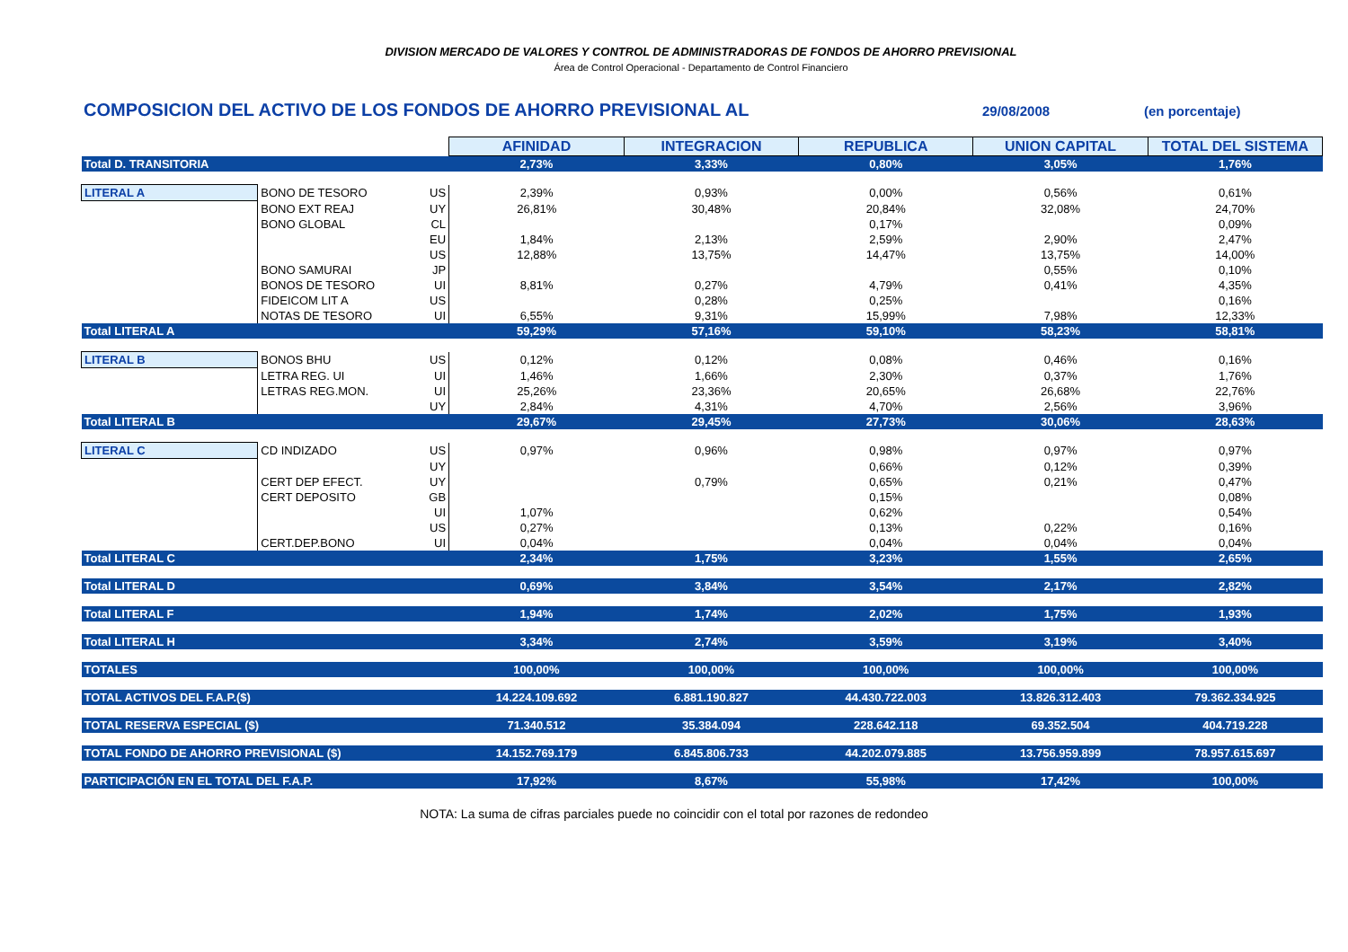DIVISION MERCADO DE VALORES Y CONTROL DE ADMINISTRADORAS DE FONDOS DE AHORRO PREVISIONAL
Área de Control Operacional - Departamento de Control Financiero
COMPOSICION DEL ACTIVO DE LOS FONDOS DE AHORRO PREVISIONAL AL
29/08/2008 (en porcentaje)
| | | | AFINIDAD | INTEGRACION | REPUBLICA | UNION CAPITAL | TOTAL DEL SISTEMA |
| Total D. TRANSITORIA | | | 2,73% | 3,33% | 0,80% | 3,05% | 1,76% |
| LITERAL A | BONO DE TESORO | US | 2,39% | 0,93% | 0,00% | 0,56% | 0,61% |
| | BONO EXT REAJ | UY | 26,81% | 30,48% | 20,84% | 32,08% | 24,70% |
| | BONO GLOBAL | CL | | | 0,17% | | 0,09% |
| | | EU | 1,84% | 2,13% | 2,59% | 2,90% | 2,47% |
| | | US | 12,88% | 13,75% | 14,47% | 13,75% | 14,00% |
| | BONO SAMURAI | JP | | | | 0,55% | 0,10% |
| | BONOS DE TESORO | UI | 8,81% | 0,27% | 4,79% | 0,41% | 4,35% |
| | FIDEICOM LIT A | US | | 0,28% | 0,25% | | 0,16% |
| | NOTAS DE TESORO | UI | 6,55% | 9,31% | 15,99% | 7,98% | 12,33% |
| Total LITERAL A | | | 59,29% | 57,16% | 59,10% | 58,23% | 58,81% |
| LITERAL B | BONOS BHU | US | 0,12% | 0,12% | 0,08% | 0,46% | 0,16% |
| | LETRA REG. UI | UI | 1,46% | 1,66% | 2,30% | 0,37% | 1,76% |
| | LETRAS REG.MON. | UI | 25,26% | 23,36% | 20,65% | 26,68% | 22,76% |
| | | UY | 2,84% | 4,31% | 4,70% | 2,56% | 3,96% |
| Total LITERAL B | | | 29,67% | 29,45% | 27,73% | 30,06% | 28,63% |
| LITERAL C | CD INDIZADO | US | 0,97% | 0,96% | 0,98% | 0,97% | 0,97% |
| | | UY | | | 0,66% | 0,12% | 0,39% |
| | CERT DEP EFECT. | UY | | 0,79% | 0,65% | 0,21% | 0,47% |
| | CERT DEPOSITO | GB | | | 0,15% | | 0,08% |
| | | UI | 1,07% | | 0,62% | | 0,54% |
| | | US | 0,27% | | 0,13% | 0,22% | 0,16% |
| | CERT.DEP.BONO | UI | 0,04% | | 0,04% | 0,04% | 0,04% |
| Total LITERAL C | | | 2,34% | 1,75% | 3,23% | 1,55% | 2,65% |
| Total LITERAL D | | | 0,69% | 3,84% | 3,54% | 2,17% | 2,82% |
| Total LITERAL F | | | 1,94% | 1,74% | 2,02% | 1,75% | 1,93% |
| Total LITERAL H | | | 3,34% | 2,74% | 3,59% | 3,19% | 3,40% |
| TOTALES | | | 100,00% | 100,00% | 100,00% | 100,00% | 100,00% |
| TOTAL ACTIVOS DEL F.A.P.($) | | | 14.224.109.692 | 6.881.190.827 | 44.430.722.003 | 13.826.312.403 | 79.362.334.925 |
| TOTAL RESERVA ESPECIAL ($) | | | 71.340.512 | 35.384.094 | 228.642.118 | 69.352.504 | 404.719.228 |
| TOTAL FONDO DE AHORRO PREVISIONAL ($) | | | 14.152.769.179 | 6.845.806.733 | 44.202.079.885 | 13.756.959.899 | 78.957.615.697 |
| PARTICIPACIÓN EN EL TOTAL DEL F.A.P. | | | 17,92% | 8,67% | 55,98% | 17,42% | 100,00% |
NOTA: La suma de cifras parciales puede no coincidir con el total por razones de redondeo